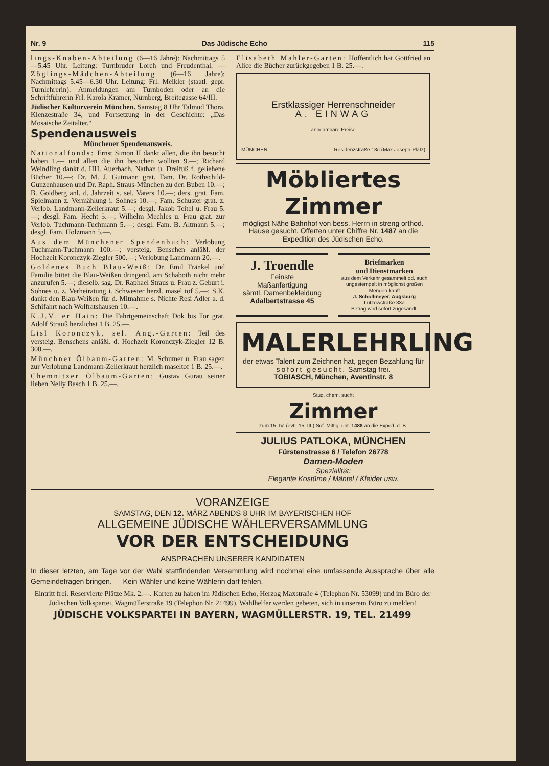Nr. 9 Das Jüdische Echo 115
lings-Knaben-Abteilung (6—16 Jahre): Nachmittags 5—5.45 Uhr. Leitung: Turnbruder Lorch und Freudenthal. — Zöglings-Mädchen-Abteilung (6—16 Jahre): Nachmittags 5.45—6.30 Uhr. Leitung: Frl. Meikler (staatl. gepr. Turnlehrerin). Anmeldungen am Turnboden oder an die Schriftführerin Frl. Karola Krämer, Nürnberg, Breitegasse 64/III.
Jüdischer Kulturverein München. Samstag 8 Uhr Talmud Thora, Klenzestraße 34, und Fortsetzung in der Geschichte: „Das Mosaische Zeitalter.“
Spendenausweis
Münchener Spendenausweis.
Nationalfonds: Ernst Simon II dankt allen, die ihn besucht haben 1.— und allen die ihn besuchen wollten 9.—; Richard Weindling dankt d. HH. Auerbach, Nathan u. Dreifuß f. geliehene Bücher 10.—; Dr. M. J. Gutmann grat. Fam. Dr. Rothschild-Gunzenhausen und Dr. Raph. Straus-München zu den Buben 10.—; B. Goldberg anl. d. Jahrzeit s. sel. Vaters 10.—; ders. grat. Fam. Spielmann z. Vermählung i. Sohnes 10.—; Fam. Schuster grat. z. Verlob. Landmann-Zellerkraut 5.—; desgl. Jakob Teitel u. Frau 5.—; desgl. Fam. Hecht 5.—; Wilhelm Mechles u. Frau grat. zur Verlob. Tuchmann-Tuchmann 5.—; desgl. Fam. B. Altmann 5.—; desgl. Fam. Holzmann 5.—.
Aus dem Münchener Spendenbuch: Verlobung Tuchmann-Tuchmann 100.—; versteig. Benschen anläßl. der Hochzeit Koronczyk-Ziegler 500.—; Verlobung Landmann 20.—.
Goldenes Buch Blau-Weiß: Dr. Emil Fränkel und Familie bittet die Blau-Weißen dringend, am Schaboth nicht mehr anzurufen 5.—; dieselb. sag. Dr. Raphael Straus u. Frau z. Geburt i. Sohnes u. z. Verheiratung i. Schwester herzl. masel tof 5.—; S.K. dankt den Blau-Weißen für d. Mitnahme s. Nichte Resi Adler a. d. Schifahrt nach Wolfratshausen 10.—.
K.J.V. er Hain: Die Fahrtgemeinschaft Dok bis Tor grat. Adolf Strauß herzlichst 1 B. 25.—.
Lisl Koronczyk, sel. Ang.-Garten: Teil des versteig. Benschens anläßl. d. Hochzeit Koronczyk-Ziegler 12 B. 300.—.
Münchner Ölbaum-Garten: M. Schumer u. Frau sagen zur Verlobung Landmann-Zellerkraut herzlich maseltof 1 B. 25.—.
Chemnitzer Ölbaum-Garten: Gustav Gurau seiner lieben Nelly Basch 1 B. 25.—.
Elisabeth Mahler-Garten: Hoffentlich hat Gottfried an Alice die Bücher zurückgegeben 1 B. 25.—.
Erstklassiger Herrenschneider
A. EINWAG
annehmbare Preise
MÜNCHEN Residenzstraße 13/I (Max Joseph-Platz)
Möbliertes Zimmer
mögligst Nähe Bahnhof von bess. Herrn in streng orthod. Hause gesucht. Offerten unter Chiffre Nr. 1487 an die Expedition des Jüdischen Echo.
J. Troendle
Feinste
Maßanfertigung
sämtl. Damenbekleidung
Adalbertstrasse 45
Briefmarken
und Dienstmarken
aus dem Verkehr gesammelt od. auch ungestempelt in möglichst großen Mengen kauft
J. Schollmeyer, Augsburg
Lützowstraße 33a
Betrag wird sofort zugesandt.
MALERLEHRLING
der etwas Talent zum Zeichnen hat, gegen Bezahlung für sofort gesucht. Samstag frei.
TOBIASCH, München, Aventinstr. 8
Stud. chem. sucht
Zimmer
zum 15. IV. (evtl. 15. III.) Sof. Mittlg. unt. 1488 an die Exped. d. B.
JULIUS PATLOKA, MÜNCHEN
Fürstenstrasse 6 / Telefon 26778
Damen-Moden
Spezialität:
Elegante Kostüme / Mäntel / Kleider usw.
VORANZEIGE
SAMSTAG, DEN 12. MÄRZ ABENDS 8 UHR IM BAYERISCHEN HOF
ALLGEMEINE JÜDISCHE WÄHLERVERSAMMLUNG
VOR DER ENTSCHEIDUNG
ANSPRACHEN UNSERER KANDIDATEN
In dieser letzten, am Tage vor der Wahl stattfindenden Versammlung wird nochmal eine umfassende Aussprache über alle Gemeindefragen bringen. — Kein Wähler und keine Wählerin darf fehlen.
Eintritt frei. Reservierte Plätze Mk. 2.—. Karten zu haben im Jüdischen Echo, Herzog Maxstraße 4 (Telephon Nr. 53099) und im Büro der Jüdischen Volkspartei, Wagmüllerstraße 19 (Telephon Nr. 21499). Wahlhelfer werden gebeten, sich in unserem Büro zu melden!
JÜDISCHE VOLKSPARTEI IN BAYERN, WAGMÜLLERSTR. 19, TEL. 21499